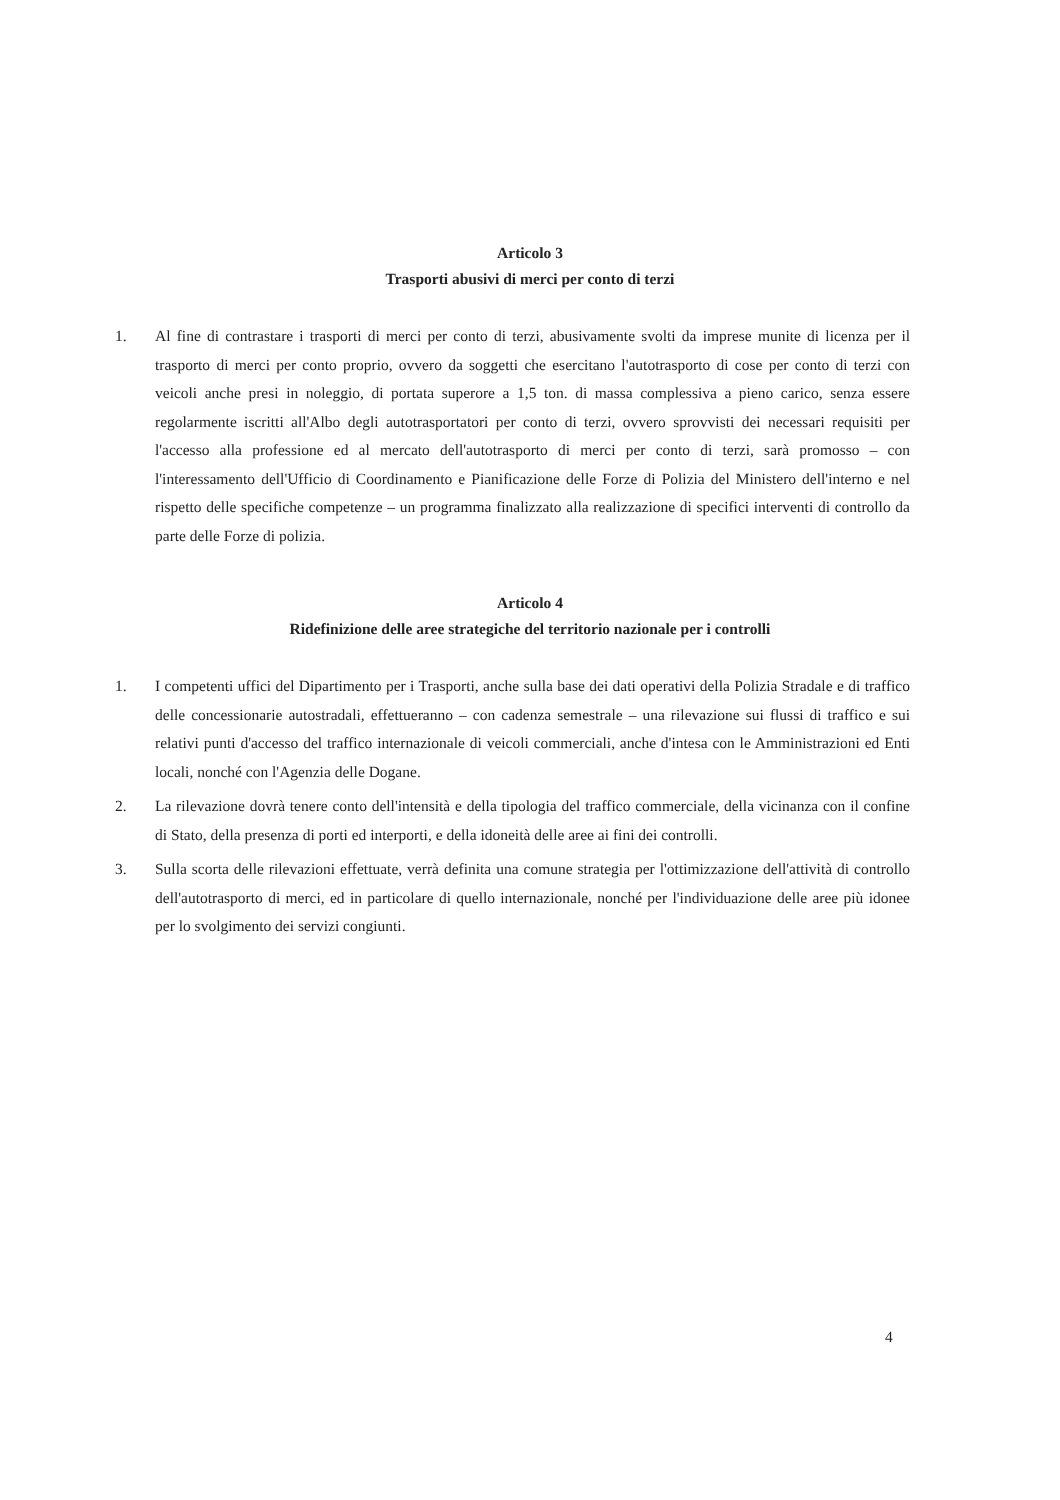Articolo 3
Trasporti abusivi di merci per conto di terzi
1. Al fine di contrastare i trasporti di merci per conto di terzi, abusivamente svolti da imprese munite di licenza per il trasporto di merci per conto proprio, ovvero da soggetti che esercitano l'autotrasporto di cose per conto di terzi con veicoli anche presi in noleggio, di portata superore a 1,5 ton. di massa complessiva a pieno carico, senza essere regolarmente iscritti all'Albo degli autotrasportatori per conto di terzi, ovvero sprovvisti dei necessari requisiti per l'accesso alla professione ed al mercato dell'autotrasporto di merci per conto di terzi, sarà promosso – con l'interessamento dell'Ufficio di Coordinamento e Pianificazione delle Forze di Polizia del Ministero dell'interno e nel rispetto delle specifiche competenze – un programma finalizzato alla realizzazione di specifici interventi di controllo da parte delle Forze di polizia.
Articolo 4
Ridefinizione delle aree strategiche del territorio nazionale per i controlli
1. I competenti uffici del Dipartimento per i Trasporti, anche sulla base dei dati operativi della Polizia Stradale e di traffico delle concessionarie autostradali, effettueranno – con cadenza semestrale – una rilevazione sui flussi di traffico e sui relativi punti d'accesso del traffico internazionale di veicoli commerciali, anche d'intesa con le Amministrazioni ed Enti locali, nonché con l'Agenzia delle Dogane.
2. La rilevazione dovrà tenere conto dell'intensità e della tipologia del traffico commerciale, della vicinanza con il confine di Stato, della presenza di porti ed interporti, e della idoneità delle aree ai fini dei controlli.
3. Sulla scorta delle rilevazioni effettuate, verrà definita una comune strategia per l'ottimizzazione dell'attività di controllo dell'autotrasporto di merci, ed in particolare di quello internazionale, nonché per l'individuazione delle aree più idonee per lo svolgimento dei servizi congiunti.
4